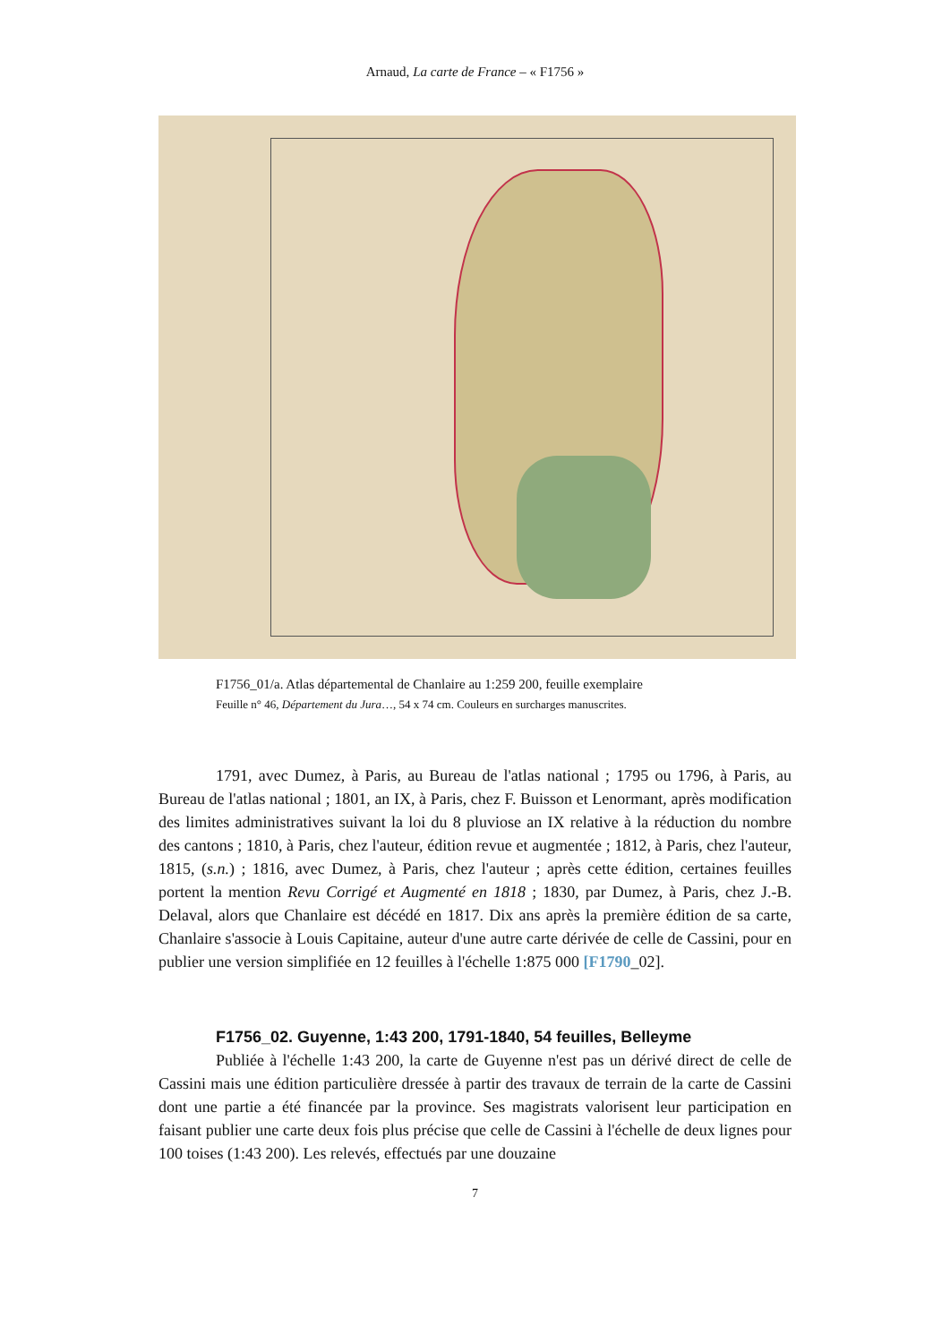Arnaud, La carte de France – « F1756 »
F1756_01/a. Atlas départemental de Chanlaire au 1:259 200, feuille exemplaire
Feuille n° 46, Département du Jura…, 54 x 74 cm. Couleurs en surcharges manuscrites.
1791, avec Dumez, à Paris, au Bureau de l'atlas national ; 1795 ou 1796, à Paris, au Bureau de l'atlas national ; 1801, an IX, à Paris, chez F. Buisson et Lenormant, après modification des limites administratives suivant la loi du 8 pluviose an IX relative à la réduction du nombre des cantons ; 1810, à Paris, chez l'auteur, édition revue et augmentée ; 1812, à Paris, chez l'auteur, 1815, (s.n.) ; 1816, avec Dumez, à Paris, chez l'auteur ; après cette édition, certaines feuilles portent la mention Revu Corrigé et Augmenté en 1818 ; 1830, par Dumez, à Paris, chez J.-B. Delaval, alors que Chanlaire est décédé en 1817. Dix ans après la première édition de sa carte, Chanlaire s'associe à Louis Capitaine, auteur d'une autre carte dérivée de celle de Cassini, pour en publier une version simplifiée en 12 feuilles à l'échelle 1:875 000 [F1790_02].
F1756_02. Guyenne, 1:43 200, 1791-1840, 54 feuilles, Belleyme
Publiée à l'échelle 1:43 200, la carte de Guyenne n'est pas un dérivé direct de celle de Cassini mais une édition particulière dressée à partir des travaux de terrain de la carte de Cassini dont une partie a été financée par la province. Ses magistrats valorisent leur participation en faisant publier une carte deux fois plus précise que celle de Cassini à l'échelle de deux lignes pour 100 toises (1:43 200). Les relevés, effectués par une douzaine
7